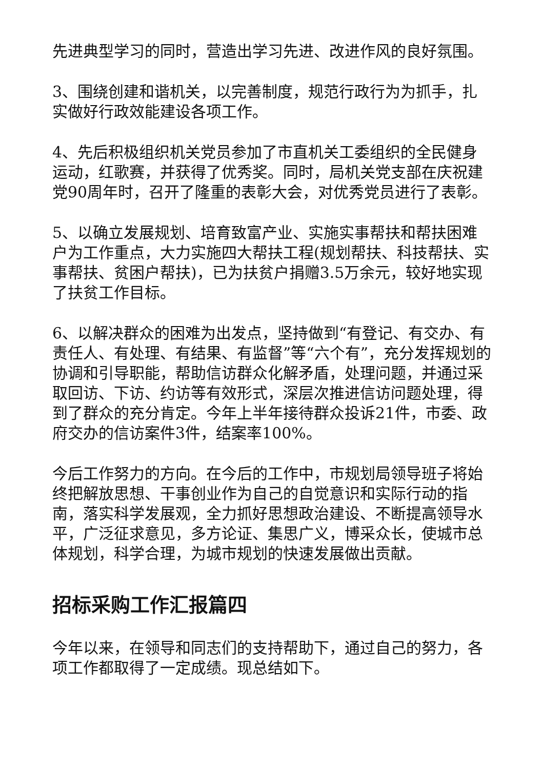先进典型学习的同时，营造出学习先进、改进作风的良好氛围。
3、围绕创建和谐机关，以完善制度，规范行政行为为抓手，扎实做好行政效能建设各项工作。
4、先后积极组织机关党员参加了市直机关工委组织的全民健身运动，红歌赛，并获得了优秀奖。同时，局机关党支部在庆祝建党90周年时，召开了隆重的表彰大会，对优秀党员进行了表彰。
5、以确立发展规划、培育致富产业、实施实事帮扶和帮扶困难户为工作重点，大力实施四大帮扶工程(规划帮扶、科技帮扶、实事帮扶、贫困户帮扶)，已为扶贫户捐赠3.5万余元，较好地实现了扶贫工作目标。
6、以解决群众的困难为出发点，坚持做到“有登记、有交办、有责任人、有处理、有结果、有监督”等“六个有”，充分发挥规划的协调和引导职能，帮助信访群众化解矛盾，处理问题，并通过采取回访、下访、约访等有效形式，深层次推进信访问题处理，得到了群众的充分肯定。今年上半年接待群众投诉21件，市委、政府交办的信访案件3件，结案率100%。
今后工作努力的方向。在今后的工作中，市规划局领导班子将始终把解放思想、干事创业作为自己的自觉意识和实际行动的指南，落实科学发展观，全力抓好思想政治建设、不断提高领导水平，广泛征求意见，多方论证、集思广义，博采众长，使城市总体规划，科学合理，为城市规划的快速发展做出贡献。
招标采购工作汇报篇四
今年以来，在领导和同志们的支持帮助下，通过自己的努力，各项工作都取得了一定成绩。现总结如下。